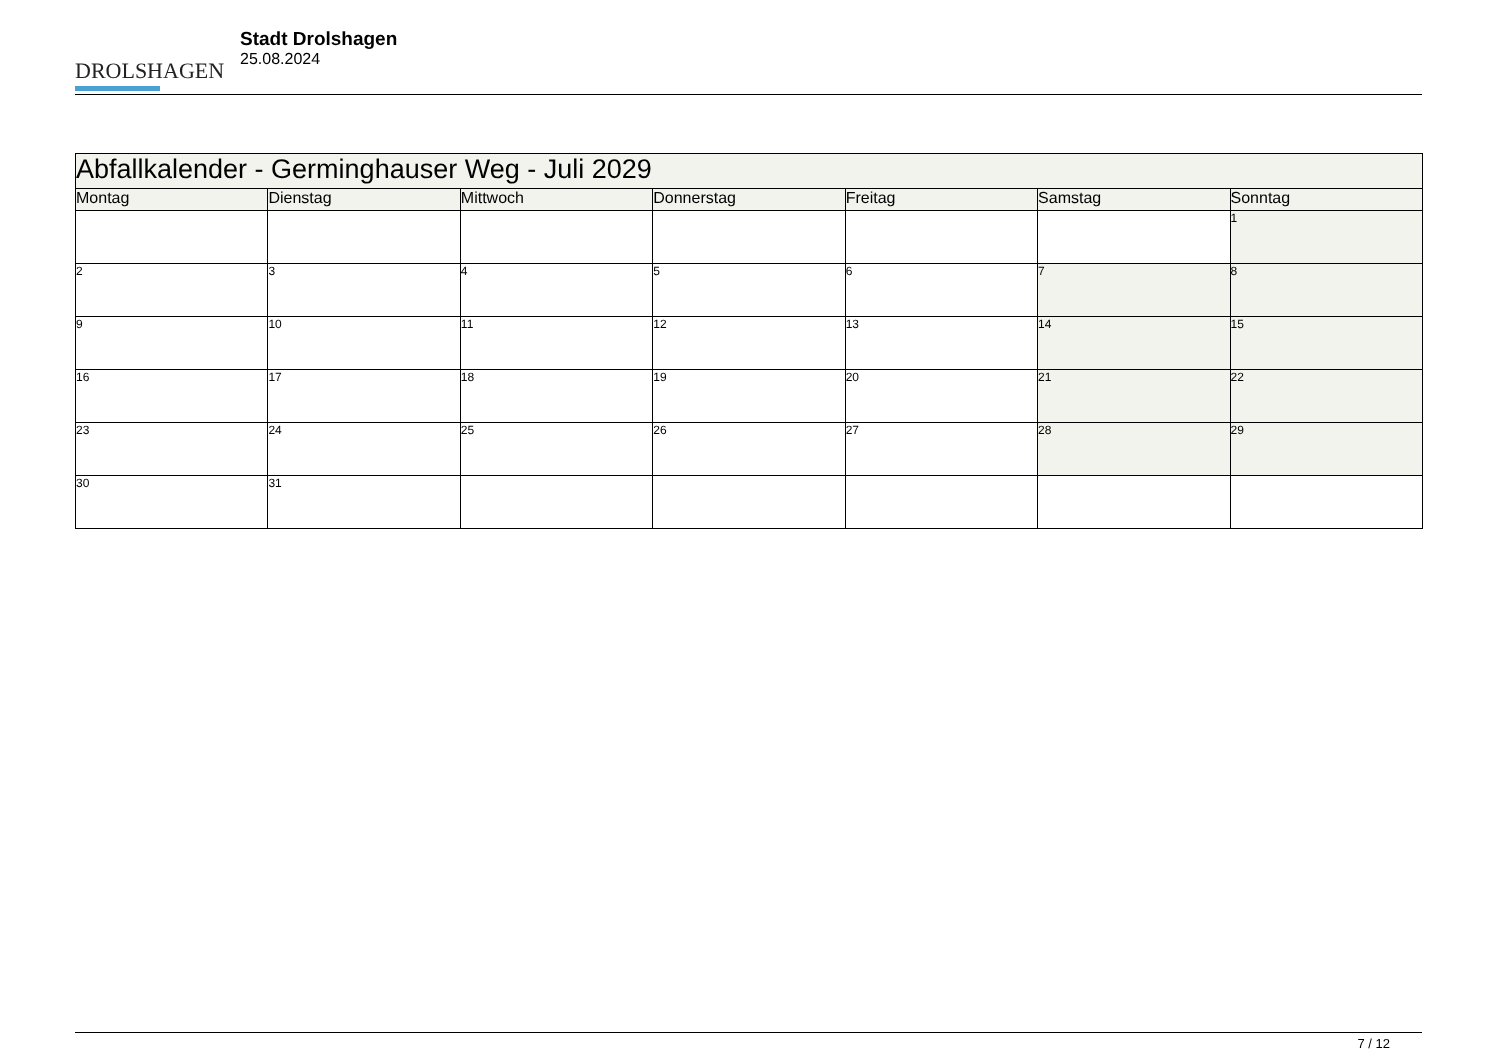DROLSHAGEN
Stadt Drolshagen
25.08.2024
| Abfallkalender - Germinghauser Weg - Juli 2029 | | | | | | |
| --- | --- | --- | --- | --- | --- | --- |
| Montag | Dienstag | Mittwoch | Donnerstag | Freitag | Samstag | Sonntag |
| | | | | | | 1 |
| 2 | 3 | 4 | 5 | 6 | 7 | 8 |
| 9 | 10 | 11 | 12 | 13 | 14 | 15 |
| 16 | 17 | 18 | 19 | 20 | 21 | 22 |
| 23 | 24 | 25 | 26 | 27 | 28 | 29 |
| 30 | 31 | | | | | |
7 / 12